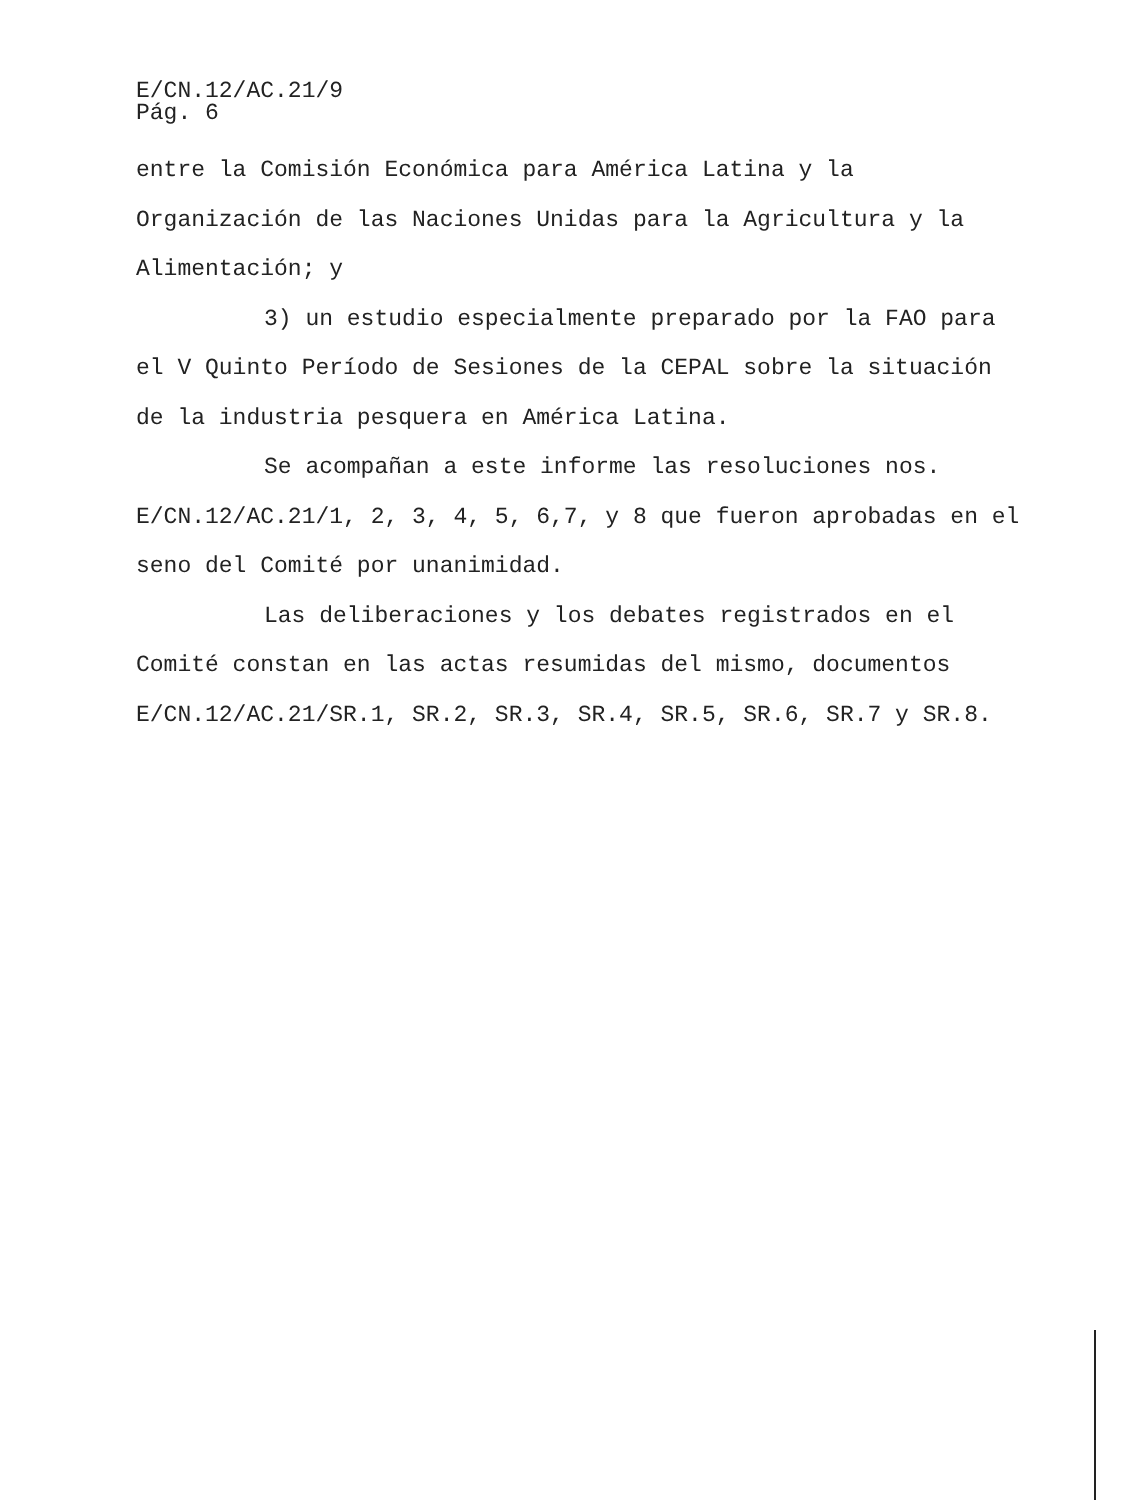E/CN.12/AC.21/9
Pág. 6
entre la Comisión Económica para América Latina y la Organización de las Naciones Unidas para la Agricultura y la Alimentación; y
3) un estudio especialmente preparado por la FAO para el V Quinto Período de Sesiones de la CEPAL sobre la situación de la industria pesquera en América Latina.
Se acompañan a este informe las resoluciones nos. E/CN.12/AC.21/1, 2, 3, 4, 5, 6,7, y 8 que fueron aprobadas en el seno del Comité por unanimidad.
Las deliberaciones y los debates registrados en el Comité constan en las actas resumidas del mismo, documentos E/CN.12/AC.21/SR.1, SR.2, SR.3, SR.4, SR.5, SR.6, SR.7 y SR.8.